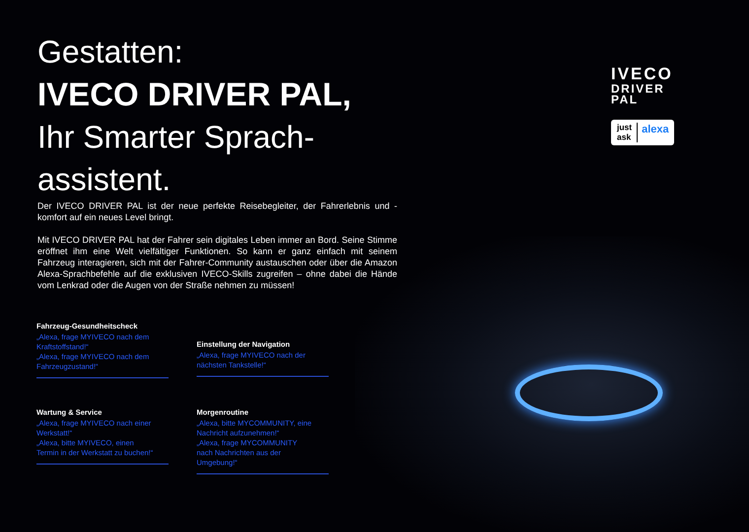IVECO
DRIVER
PAL
just ask alexa
Gestatten:
IVECO DRIVER PAL,
Ihr Smarter Sprach-
assistent.
Der IVECO DRIVER PAL ist der neue perfekte Reisebegleiter, der Fahrerlebnis und -komfort auf ein neues Level bringt.
Mit IVECO DRIVER PAL hat der Fahrer sein digitales Leben immer an Bord. Seine Stimme eröffnet ihm eine Welt vielfältiger Funktionen. So kann er ganz einfach mit seinem Fahrzeug interagieren, sich mit der Fahrer-Community austauschen oder über die Amazon Alexa-Sprachbefehle auf die exklusiven IVECO-Skills zugreifen – ohne dabei die Hände vom Lenkrad oder die Augen von der Straße nehmen zu müssen!
Fahrzeug-Gesundheitscheck
„Alexa, frage MYIVECO nach dem Kraftstoffstand!“
„Alexa, frage MYIVECO nach dem Fahrzeugzustand!“
Einstellung der Navigation
„Alexa, frage MYIVECO nach der nächsten Tankstelle!“
Wartung & Service
„Alexa, frage MYIVECO nach einer Werkstatt!“
„Alexa, bitte MYIVECO, einen Termin in der Werkstatt zu buchen!“
Morgenroutine
„Alexa, bitte MYCOMMUNITY, eine Nachricht aufzunehmen!“
„Alexa, frage MYCOMMUNITY nach Nachrichten aus der Umgebung!“